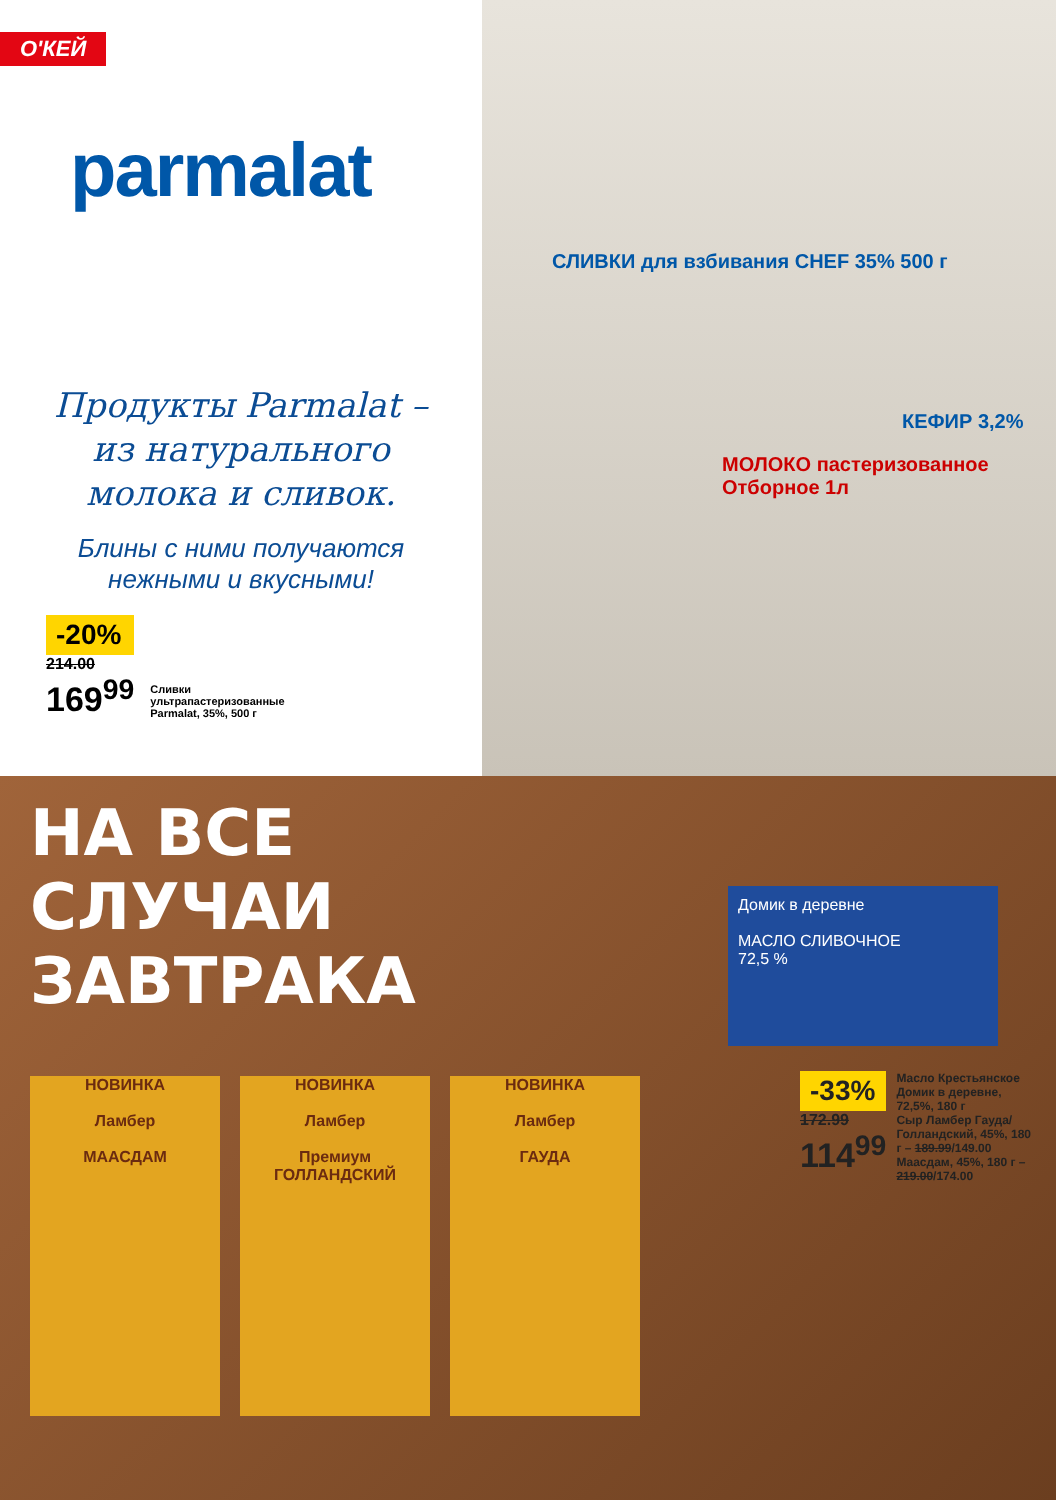О'КЕЙ
parmalat
Продукты Parmalat –
из натурального
молока и сливок.
Блины с ними получаются
нежными и вкусными!
-20%
214.00
169<sup>99</sup>
Сливки
ультрапастеризованные
Parmalat, 35%, 500 г
СЛИВКИ для взбивания CHEF 35% 500 г
МОЛОКО пастеризованное Отборное 1л
КЕФИР 3,2%
НА ВСЕ
СЛУЧАИ
ЗАВТРАКА
Домик в деревне
МАСЛО СЛИВОЧНОЕ
72,5 %
-33%
172.99
114<sup>99</sup>
Масло Крестьянское Домик в деревне, 72,5%, 180 г
Сыр Ламбер Гауда/ Голландский, 45%, 180 г – 189.99/149.00
Маасдам, 45%, 180 г – 219.00/174.00
НОВИНКА
Ламбер
МААСДАМ
НОВИНКА
Ламбер
Премиум ГОЛЛАНДСКИЙ
НОВИНКА
Ламбер
ГАУДА